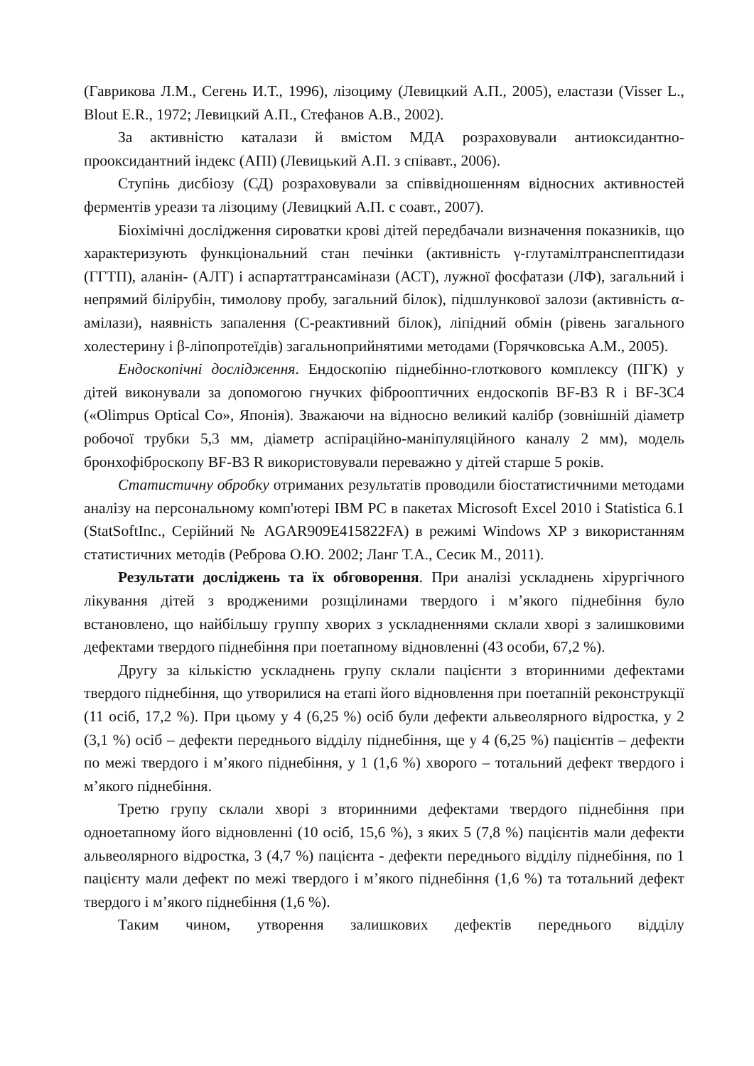(Гаврикова Л.М., Сегень И.Т., 1996), лізоциму (Левицкий А.П., 2005), еластази (Visser L., Blout E.R., 1972; Левицкий А.П., Стефанов А.В., 2002).
За активністю каталази й вмістом МДА розраховували антиоксидантно-прооксидантний індекс (АПІ) (Левицький А.П. з співавт., 2006).
Ступінь дисбіозу (СД) розраховували за співвідношенням відносних активностей ферментів уреази та лізоциму (Левицкий А.П. с соавт., 2007).
Біохімічні дослідження сироватки крові дітей передбачали визначення показників, що характеризують функціональний стан печінки (активність γ-глутамілтранспептидази (ГГТП), аланін- (АЛТ) і аспартаттрансамінази (АСТ), лужної фосфатази (ЛФ), загальний і непрямий білірубін, тимолову пробу, загальний білок), підшлункової залози (активність α-амілази), наявність запалення (С-реактивний білок), ліпідний обмін (рівень загального холестерину і β-ліпопротеїдів) загальноприйнятими методами (Горячковська А.М., 2005).
Ендоскопічні дослідження. Ендоскопію піднебінно-глоткового комплексу (ПГК) у дітей виконували за допомогою гнучких фіброоптичних ендоскопів BF-B3 R і BF-3C4 («Olimpus Optical Co», Японія). Зважаючи на відносно великий калібр (зовнішній діаметр робочої трубки 5,3 мм, діаметр аспіраційно-маніпуляційного каналу 2 мм), модель бронхофіброскопу BF-B3 R використовували переважно у дітей старше 5 років.
Статистичну обробку отриманих результатів проводили біостатистичними методами аналізу на персональному комп'ютері IBM PC в пакетах Microsoft Excel 2010 і Statistica 6.1 (StatSoftInc., Серійний № AGAR909E415822FA) в режимі Windows XP з використанням статистичних методів (Реброва О.Ю. 2002; Ланг Т.А., Сесик М., 2011).
Результати досліджень та їх обговорення. При аналізі ускладнень хірургічного лікування дітей з вродженими розщілинами твердого і м’якого піднебіння було встановлено, що найбільшу группу хворих з ускладненнями склали хворі з залишковими дефектами твердого піднебіння при поетапному відновленні (43 особи, 67,2 %).
Другу за кількістю ускладнень групу склали пацієнти з вторинними дефектами твердого піднебіння, що утворилися на етапі його відновлення при поетапній реконструкції (11 осіб, 17,2 %). При цьому у 4 (6,25 %) осіб були дефекти альвеолярного відростка, у 2 (3,1 %) осіб – дефекти переднього відділу піднебіння, ще у 4 (6,25 %) пацієнтів – дефекти по межі твердого і м’якого піднебіння, у 1 (1,6 %) хворого – тотальний дефект твердого і м’якого піднебіння.
Третю групу склали хворі з вторинними дефектами твердого піднебіння при одноетапному його відновленні (10 осіб, 15,6 %), з яких 5 (7,8 %) пацієнтів мали дефекти альвеолярного відростка, 3 (4,7 %) пацієнта - дефекти переднього відділу піднебіння, по 1 пацієнту мали дефект по межі твердого і м’якого піднебіння (1,6 %) та тотальний дефект твердого і м’якого піднебіння (1,6 %).
Таким чином, утворення залишкових дефектів переднього відділу